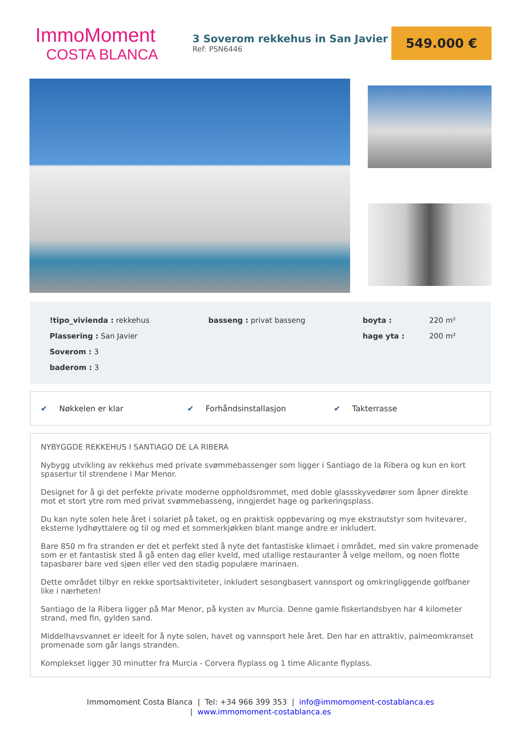ImmoMoment
COSTA BLANCA
3 Soverom rekkehus in San Javier
Ref: PSN6446
549.000 €
| !tipo_vivienda : rekkehus | basseng : privat basseng | boyta : | 220 m² |
| Plassering : San Javier | | hage yta : | 200 m² |
| Soverom : 3 | | | |
| baderom : 3 | | | |
✔ Nøkkelen er klar ✔ Forhåndsinstallasjon ✔ Takterrasse
NYBYGGDE REKKEHUS I SANTIAGO DE LA RIBERA
Nybygg utvikling av rekkehus med private svømmebassenger som ligger i Santiago de la Ribera og kun en kort spasertur til strendene i Mar Menor.
Designet for å gi det perfekte private moderne oppholdsrommet, med doble glassskyvedører som åpner direkte mot et stort ytre rom med privat svømmebasseng, inngjerdet hage og parkeringsplass.
Du kan nyte solen hele året i solariet på taket, og en praktisk oppbevaring og mye ekstrautstyr som hvitevarer, eksterne lydhøyttalere og til og med et sommerkjøkken blant mange andre er inkludert.
Bare 850 m fra stranden er det et perfekt sted å nyte det fantastiske klimaet i området, med sin vakre promenade som er et fantastisk sted å gå enten dag eller kveld, med utallige restauranter å velge mellom, og noen flotte tapasbarer bare ved sjøen eller ved den stadig populære marinaen.
Dette området tilbyr en rekke sportsaktiviteter, inkludert sesongbasert vannsport og omkringliggende golfbaner like i nærheten!
Santiago de la Ribera ligger på Mar Menor, på kysten av Murcia. Denne gamle fiskerlandsbyen har 4 kilometer strand, med fin, gylden sand.
Middelhavsvannet er ideelt for å nyte solen, havet og vannsport hele året. Den har en attraktiv, palmeomkranset promenade som går langs stranden.
Komplekset ligger 30 minutter fra Murcia - Corvera flyplass og 1 time Alicante flyplass.
Immomoment Costa Blanca | Tel: +34 966 399 353 | info@immomoment-costablanca.es
| www.immomoment-costablanca.es